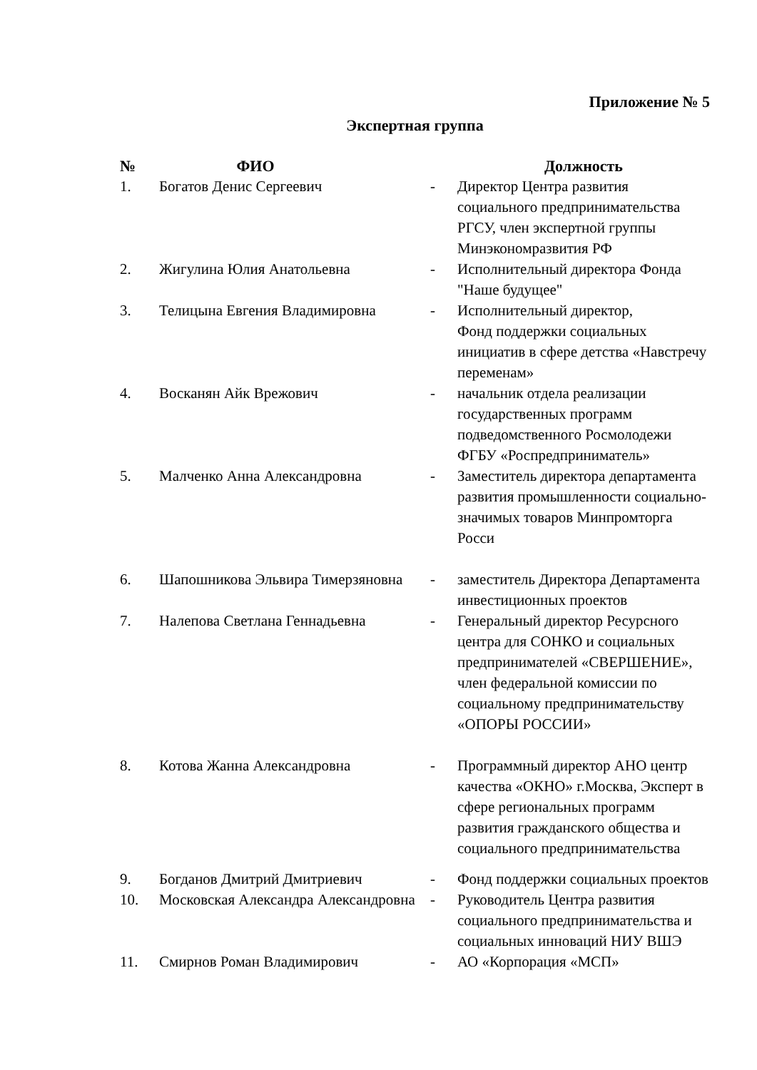Приложение № 5
Экспертная группа
| № | ФИО | | Должность |
| --- | --- | --- | --- |
| 1. | Богатов Денис Сергеевич | - | Директор Центра развития социального предпринимательства РГСУ, член экспертной группы Минэкономразвития РФ |
| 2. | Жигулина Юлия Анатольевна | - | Исполнительный директора Фонда "Наше будущее" |
| 3. | Телицына Евгения Владимировна | - | Исполнительный директор, Фонд поддержки социальных инициатив в сфере детства «Навстречу переменам» |
| 4. | Восканян Айк Врежович | - | начальник отдела реализации государственных программ подведомственного Росмолодежи ФГБУ «Роспредприниматель» |
| 5. | Малченко Анна Александровна | - | Заместитель директора департамента развития промышленности социально-значимых товаров Минпромторга Росси |
| 6. | Шапошникова Эльвира Тимерзяновна | - | заместитель Директора Департамента инвестиционных проектов |
| 7. | Налепова Светлана Геннадьевна | - | Генеральный директор Ресурсного центра для СОНКО и социальных предпринимателей «СВЕРШЕНИЕ», член федеральной комиссии по социальному предпринимательству «ОПОРЫ РОССИИ» |
| 8. | Котова Жанна Александровна | - | Программный директор АНО центр качества «ОКНО» г.Москва, Эксперт в сфере региональных программ развития гражданского общества и социального предпринимательства |
| 9. | Богданов Дмитрий Дмитриевич | - | Фонд поддержки социальных проектов |
| 10. | Московская Александра Александровна | - | Руководитель Центра развития социального предпринимательства и социальных инноваций НИУ ВШЭ |
| 11. | Смирнов Роман Владимирович | - | АО «Корпорация «МСП» |